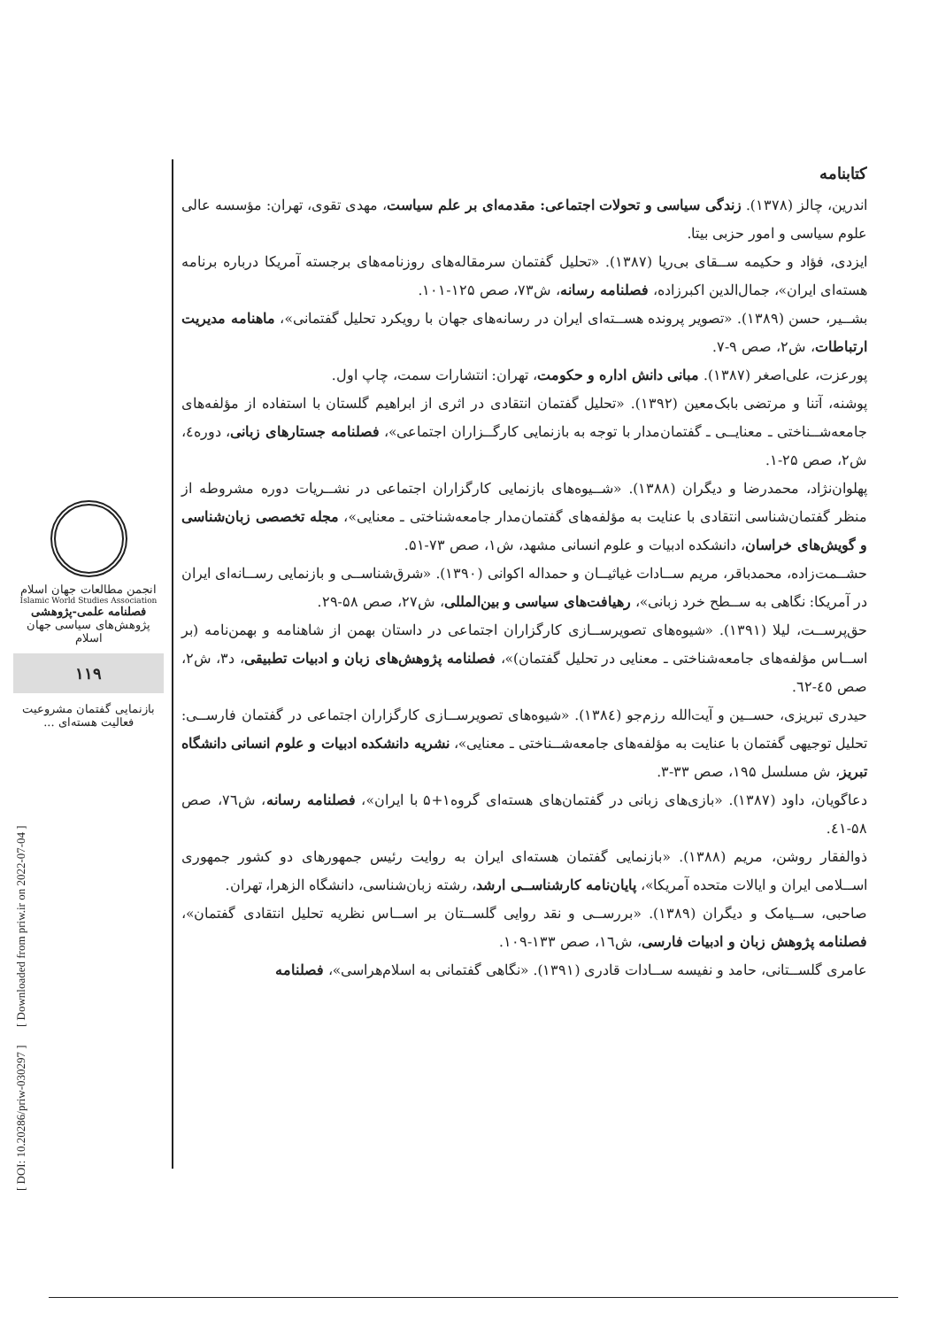کتابنامه
اندرین، چالز (۱۳۷۸). زندگی سیاسی و تحولات اجتماعی: مقدمه‌ای بر علم سیاست، مهدی تقوی، تهران: مؤسسه عالی علوم سیاسی و امور حزبی بیتا.
ایزدی، فؤاد و حکیمه ســقای بی‌ریا (۱۳۸۷). «تحلیل گفتمان سرمقاله‌های روزنامه‌های برجسته آمریکا درباره برنامه هسته‌ای ایران»، جمال‌الدین اکبرزاده، فصلنامه رسانه، ش۷۳، صص ۱۲۵-۱۰۱.
بشــیر، حسن (۱۳۸۹). «تصویر پرونده هســته‌ای ایران در رسانه‌های جهان با رویکرد تحلیل گفتمانی»، ماهنامه مدیریت ارتباطات، ش۲، صص ۹-۷.
پورعزت، علی‌اصغر (۱۳۸۷). مبانی دانش اداره و حکومت، تهران: انتشارات سمت، چاپ اول.
پوشنه، آتنا و مرتضی بابک‌معین (۱۳۹۲). «تحلیل گفتمان انتقادی در اثری از ابراهیم گلستان با استفاده از مؤلفه‌های جامعه‌شــناختی ـ معنایــی ـ گفتمان‌مدار با توجه به بازنمایی کارگــزاران اجتماعی»، فصلنامه جستارهای زبانی، دوره٤، ش۲، صص ۲۵-۱.
پهلوان‌نژاد، محمدرضا و دیگران (۱۳۸۸). «شــیوه‌های بازنمایی کارگزاران اجتماعی در نشــریات دوره مشروطه از منظر گفتمان‌شناسی انتقادی با عنایت به مؤلفه‌های گفتمان‌مدار جامعه‌شناختی ـ معنایی»، مجله تخصصی زبان‌شناسی و گویش‌های خراسان، دانشکده ادبیات و علوم انسانی مشهد، ش۱، صص ۷۳-۵۱.
حشــمت‌زاده، محمدباقر، مریم ســادات غیاثیــان و حمداله اکوانی (۱۳۹۰). «شرق‌شناســی و بازنمایی رســانه‌ای ایران در آمریکا: نگاهی به ســطح خرد زبانی»، رهیافت‌های سیاسی و بین‌المللی، ش۲۷، صص ۵۸-۲۹.
حق‌پرســت، لیلا (۱۳۹۱). «شیوه‌های تصویرســازی کارگزاران اجتماعی در داستان بهمن از شاهنامه و بهمن‌نامه (بر اســاس مؤلفه‌های جامعه‌شناختی ـ معنایی در تحلیل گفتمان)»، فصلنامه پژوهش‌های زبان و ادبیات تطبیقی، د۳، ش۲، صص ٤٥-٦۲.
حیدری تبریزی، حســین و آیت‌الله رزم‌جو (۱۳۸٤). «شیوه‌های تصویرســازی کارگزاران اجتماعی در گفتمان فارســی: تحلیل توجیهی گفتمان با عنایت به مؤلفه‌های جامعه‌شــناختی ـ معنایی»، نشریه دانشکده ادبیات و علوم انسانی دانشگاه تبریز، ش مسلسل ۱۹۵، صص ۳۳-۳.
دعاگویان، داود (۱۳۸۷). «بازی‌های زبانی در گفتمان‌های هسته‌ای گروه۱+۵ با ایران»، فصلنامه رسانه، ش۷٦، صص ۵۸-٤۱.
ذوالفقار روشن، مریم (۱۳۸۸). «بازنمایی گفتمان هسته‌ای ایران به روایت رئیس جمهورهای دو کشور جمهوری اســلامی ایران و ایالات متحده آمریکا»، پایان‌نامه کارشناســی ارشد، رشته زبان‌شناسی، دانشگاه الزهرا، تهران.
صاحبی، ســیامک و دیگران (۱۳۸۹). «بررســی و نقد روایی گلســتان بر اســاس نظریه تحلیل انتقادی گفتمان»، فصلنامه پژوهش زبان و ادبیات فارسی، ش١٦، صص ۱۳۳-۱۰۹.
عامری گلســتانی، حامد و نفیسه ســادات قادری (۱۳۹۱). «نگاهی گفتمانی به اسلام‌هراسی»، فصلنامه
انجمن مطالعات جهان اسلام
Islamic World Studies Association
فصلنامه علمی-پژوهشی
پژوهش‌های سیاسی جهان اسلام
۱۱۹
بازنمایی گفتمان مشروعیت فعالیت هسته‌ای ...
[ DOI: 10.20286/priw-030297 ]
[ Downloaded from priw.ir on 2022-07-04 ]